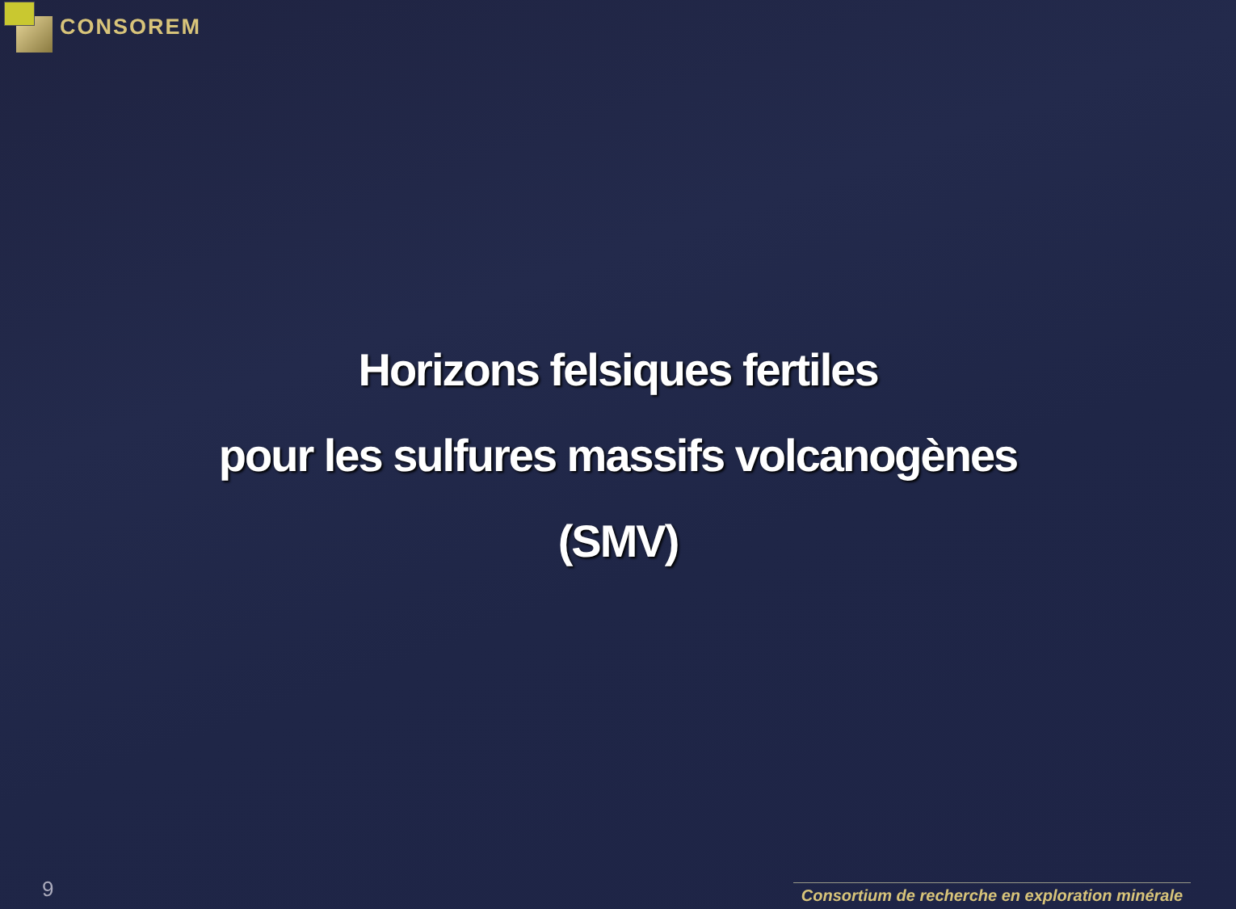CONSOREM
Horizons felsiques fertiles
pour les sulfures massifs volcanogènes
(SMV)
9
Consortium de recherche en exploration minérale